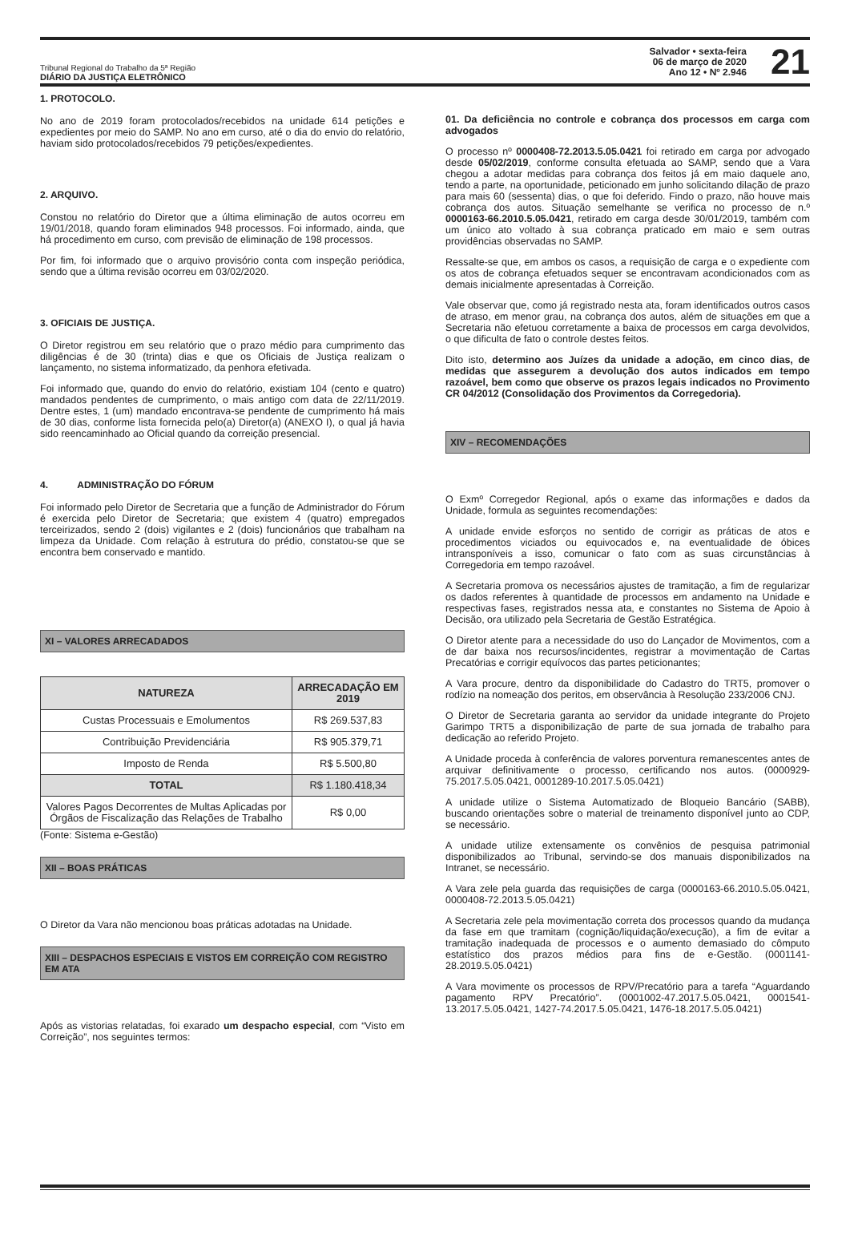Tribunal Regional do Trabalho da 5ª Região
DIÁRIO DA JUSTIÇA ELETRÔNICO
Salvador • sexta-feira
06 de março de 2020
Ano 12 • Nº 2.946
21
1. PROTOCOLO.
No ano de 2019 foram protocolados/recebidos na unidade 614 petições e expedientes por meio do SAMP. No ano em curso, até o dia do envio do relatório, haviam sido protocolados/recebidos 79 petições/expedientes.
2. ARQUIVO.
Constou no relatório do Diretor que a última eliminação de autos ocorreu em 19/01/2018, quando foram eliminados 948 processos. Foi informado, ainda, que há procedimento em curso, com previsão de eliminação de 198 processos.
Por fim, foi informado que o arquivo provisório conta com inspeção periódica, sendo que a última revisão ocorreu em 03/02/2020.
3. OFICIAIS DE JUSTIÇA.
O Diretor registrou em seu relatório que o prazo médio para cumprimento das diligências é de 30 (trinta) dias e que os Oficiais de Justiça realizam o lançamento, no sistema informatizado, da penhora efetivada.
Foi informado que, quando do envio do relatório, existiam 104 (cento e quatro) mandados pendentes de cumprimento, o mais antigo com data de 22/11/2019. Dentre estes, 1 (um) mandado encontrava-se pendente de cumprimento há mais de 30 dias, conforme lista fornecida pelo(a) Diretor(a) (ANEXO I), o qual já havia sido reencaminhado ao Oficial quando da correição presencial.
4. ADMINISTRAÇÃO DO FÓRUM
Foi informado pelo Diretor de Secretaria que a função de Administrador do Fórum é exercida pelo Diretor de Secretaria; que existem 4 (quatro) empregados terceirizados, sendo 2 (dois) vigilantes e 2 (dois) funcionários que trabalham na limpeza da Unidade. Com relação à estrutura do prédio, constatou-se que se encontra bem conservado e mantido.
XI – VALORES ARRECADADOS
| NATUREZA | ARRECADAÇÃO EM 2019 |
| --- | --- |
| Custas Processuais e Emolumentos | R$ 269.537,83 |
| Contribuição Previdenciária | R$ 905.379,71 |
| Imposto de Renda | R$ 5.500,80 |
| TOTAL | R$ 1.180.418,34 |
| Valores Pagos Decorrentes de Multas Aplicadas por Órgãos de Fiscalização das Relações de Trabalho | R$ 0,00 |
(Fonte: Sistema e-Gestão)
XII – BOAS PRÁTICAS
O Diretor da Vara não mencionou boas práticas adotadas na Unidade.
XIII – DESPACHOS ESPECIAIS E VISTOS EM CORREIÇÃO COM REGISTRO EM ATA
Após as vistorias relatadas, foi exarado um despacho especial, com “Visto em Correição”, nos seguintes termos:
01. Da deficiência no controle e cobrança dos processos em carga com advogados
O processo nº 0000408-72.2013.5.05.0421 foi retirado em carga por advogado desde 05/02/2019, conforme consulta efetuada ao SAMP, sendo que a Vara chegou a adotar medidas para cobrança dos feitos já em maio daquele ano, tendo a parte, na oportunidade, peticionado em junho solicitando dilação de prazo para mais 60 (sessenta) dias, o que foi deferido. Findo o prazo, não houve mais cobrança dos autos. Situação semelhante se verifica no processo de n.º 0000163-66.2010.5.05.0421, retirado em carga desde 30/01/2019, também com um único ato voltado à sua cobrança praticado em maio e sem outras providências observadas no SAMP.
Ressalte-se que, em ambos os casos, a requisição de carga e o expediente com os atos de cobrança efetuados sequer se encontravam acondicionados com as demais inicialmente apresentadas à Correição.
Vale observar que, como já registrado nesta ata, foram identificados outros casos de atraso, em menor grau, na cobrança dos autos, além de situações em que a Secretaria não efetuou corretamente a baixa de processos em carga devolvidos, o que dificulta de fato o controle destes feitos.
Dito isto, determino aos Juízes da unidade a adoção, em cinco dias, de medidas que assegurem a devolução dos autos indicados em tempo razoável, bem como que observe os prazos legais indicados no Provimento CR 04/2012 (Consolidação dos Provimentos da Corregedoria).
XIV – RECOMENDAÇÕES
O Exmº Corregedor Regional, após o exame das informações e dados da Unidade, formula as seguintes recomendações:
A unidade envide esforços no sentido de corrigir as práticas de atos e procedimentos viciados ou equivocados e, na eventualidade de óbices intransponíveis a isso, comunicar o fato com as suas circunstâncias à Corregedoria em tempo razoável.
A Secretaria promova os necessários ajustes de tramitação, a fim de regularizar os dados referentes à quantidade de processos em andamento na Unidade e respectivas fases, registrados nessa ata, e constantes no Sistema de Apoio à Decisão, ora utilizado pela Secretaria de Gestão Estratégica.
O Diretor atente para a necessidade do uso do Lançador de Movimentos, com a de dar baixa nos recursos/incidentes, registrar a movimentação de Cartas Precatórias e corrigir equívocos das partes peticionantes;
A Vara procure, dentro da disponibilidade do Cadastro do TRT5, promover o rodízio na nomeação dos peritos, em observância à Resolução 233/2006 CNJ.
O Diretor de Secretaria garanta ao servidor da unidade integrante do Projeto Garimpo TRT5 a disponibilização de parte de sua jornada de trabalho para dedicação ao referido Projeto.
A Unidade proceda à conferência de valores porventura remanescentes antes de arquivar definitivamente o processo, certificando nos autos. (0000929-75.2017.5.05.0421, 0001289-10.2017.5.05.0421)
A unidade utilize o Sistema Automatizado de Bloqueio Bancário (SABB), buscando orientações sobre o material de treinamento disponível junto ao CDP, se necessário.
A unidade utilize extensamente os convênios de pesquisa patrimonial disponibilizados ao Tribunal, servindo-se dos manuais disponibilizados na Intranet, se necessário.
A Vara zele pela guarda das requisições de carga (0000163-66.2010.5.05.0421, 0000408-72.2013.5.05.0421)
A Secretaria zele pela movimentação correta dos processos quando da mudança da fase em que tramitam (cognição/liquidação/execução), a fim de evitar a tramitação inadequada de processos e o aumento demasiado do cômputo estatístico dos prazos médios para fins de e-Gestão. (0001141-28.2019.5.05.0421)
A Vara movimente os processos de RPV/Precatório para a tarefa “Aguardando pagamento RPV Precatório”. (0001002-47.2017.5.05.0421, 0001541-13.2017.5.05.0421, 1427-74.2017.5.05.0421, 1476-18.2017.5.05.0421)